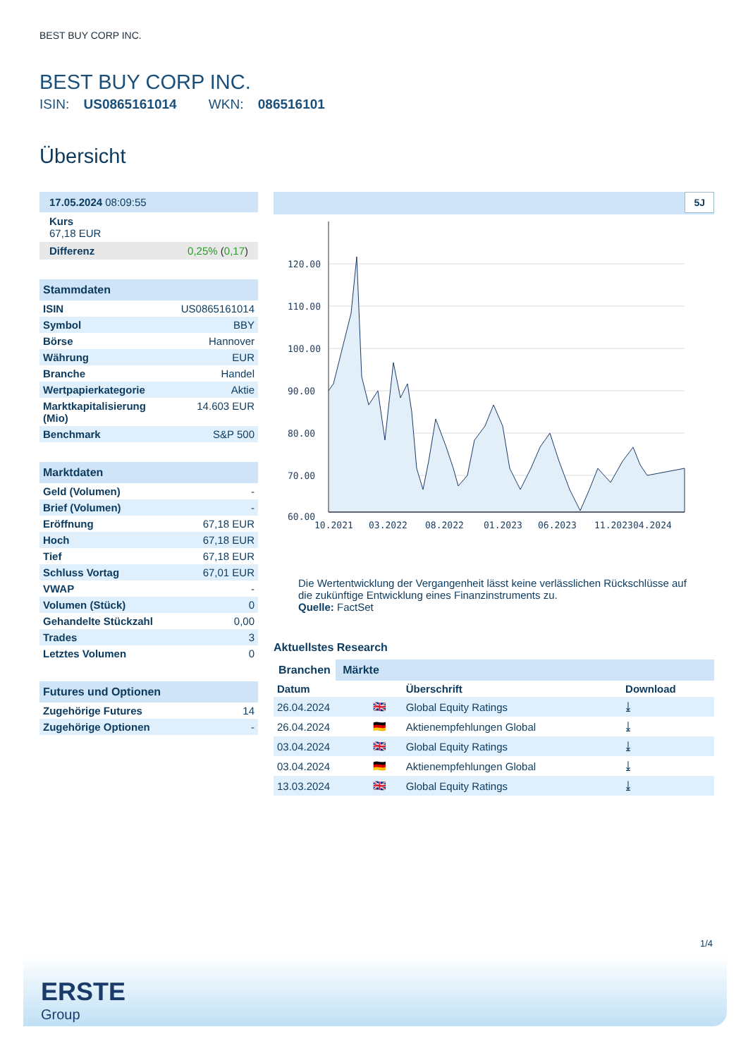BEST BUY CORP INC.
BEST BUY CORP INC.
ISIN: US0865161014 WKN: 086516101
Übersicht
17.05.2024 08:09:55
Kurs
67,18 EUR
Differenz 0,25% (0,17)
Stammdaten
| ISIN | US0865161014 |
| Symbol | BBY |
| Börse | Hannover |
| Währung | EUR |
| Branche | Handel |
| Wertpapierkategorie | Aktie |
| Marktkapitalisierung (Mio) | 14.603 EUR |
| Benchmark | S&P 500 |
Marktdaten
| Geld (Volumen) | - |
| Brief (Volumen) | - |
| Eröffnung | 67,18 EUR |
| Hoch | 67,18 EUR |
| Tief | 67,18 EUR |
| Schluss Vortag | 67,01 EUR |
| VWAP | - |
| Volumen (Stück) | 0 |
| Gehandelte Stückzahl | 0,00 |
| Trades | 3 |
| Letztes Volumen | 0 |
Futures und Optionen
| Zugehörige Futures | 14 |
| Zugehörige Optionen | - |
5J
120.00
110.00
100.00
90.00
80.00
70.00
60.00
10.2021
03.2022
08.2022
01.2023
06.2023
11.2023
04.2024
Die Wertentwicklung der Vergangenheit lässt keine verlässlichen Rückschlüsse auf die zukünftige Entwicklung eines Finanzinstruments zu.
Quelle: FactSet
Aktuellstes Research
Branchen Märkte
| Datum | | Überschrift | Download |
| --- | --- | --- | --- |
| 26.04.2024 | 🇬🇧 | Global Equity Ratings | ⤓ |
| 26.04.2024 | 🇩🇪 | Aktienempfehlungen Global | ⤓ |
| 03.04.2024 | 🇬🇧 | Global Equity Ratings | ⤓ |
| 03.04.2024 | 🇩🇪 | Aktienempfehlungen Global | ⤓ |
| 13.03.2024 | 🇬🇧 | Global Equity Ratings | ⤓ |
1/4
ERSTE
Group